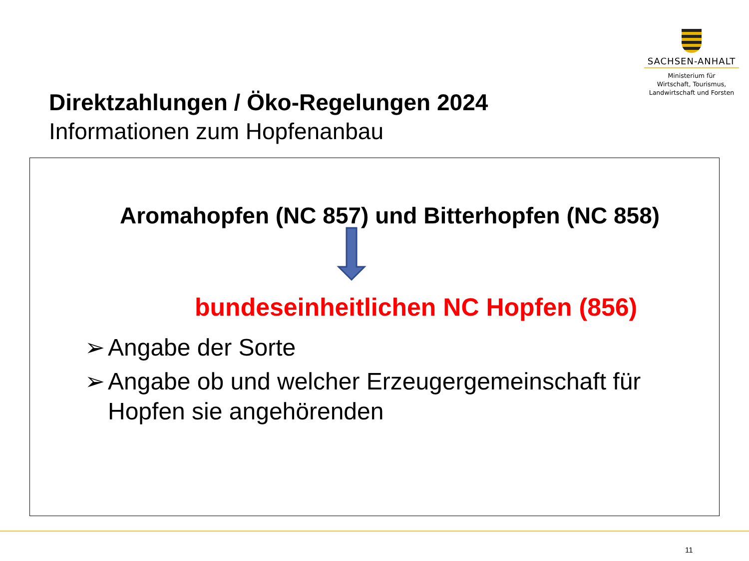SACHSEN-ANHALT
Ministerium für
Wirtschaft, Tourismus,
Landwirtschaft und Forsten
Direktzahlungen / Öko-Regelungen 2024
Informationen zum Hopfenanbau
Aromahopfen (NC 857) und Bitterhopfen (NC 858)
bundeseinheitlichen NC Hopfen (856)
➢ Angabe der Sorte
➢ Angabe ob und welcher Erzeugergemeinschaft für Hopfen sie angehörenden
11